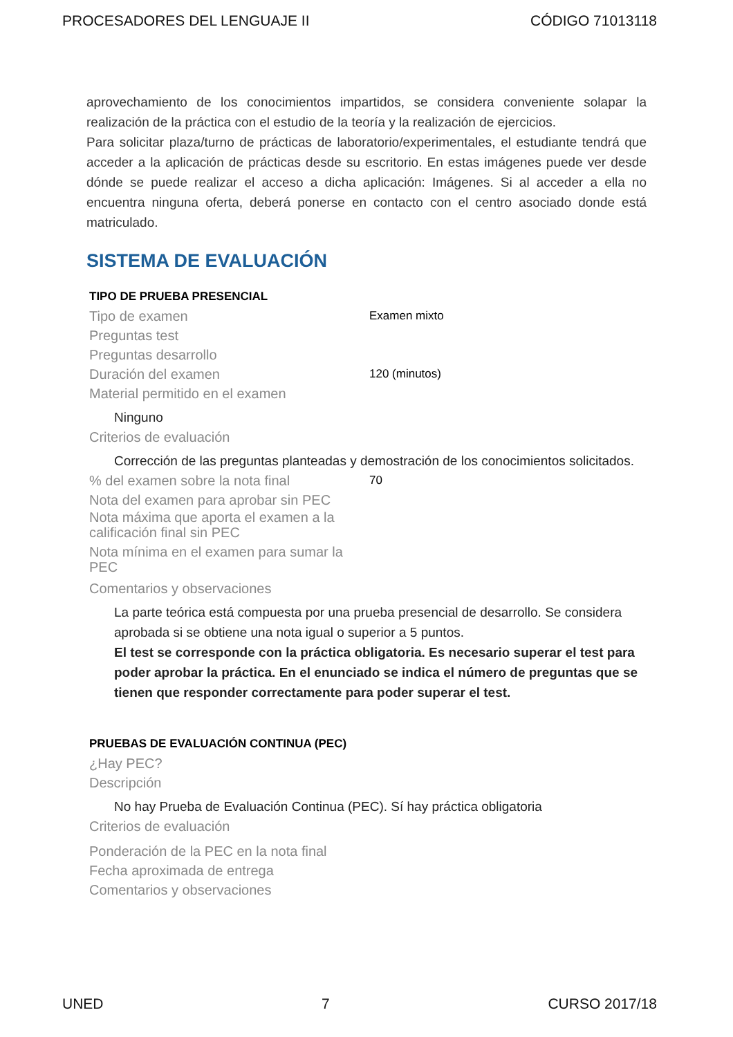PROCESADORES DEL LENGUAJE II CÓDIGO 71013118
aprovechamiento de los conocimientos impartidos, se considera conveniente solapar la realización de la práctica con el estudio de la teoría y la realización de ejercicios.
Para solicitar plaza/turno de prácticas de laboratorio/experimentales, el estudiante tendrá que acceder a la aplicación de prácticas desde su escritorio. En estas imágenes puede ver desde dónde se puede realizar el acceso a dicha aplicación: Imágenes. Si al acceder a ella no encuentra ninguna oferta, deberá ponerse en contacto con el centro asociado donde está matriculado.
SISTEMA DE EVALUACIÓN
TIPO DE PRUEBA PRESENCIAL
Tipo de examen Examen mixto
Preguntas test
Preguntas desarrollo
Duración del examen 120 (minutos)
Material permitido en el examen
Ninguno
Criterios de evaluación
Corrección de las preguntas planteadas y demostración de los conocimientos solicitados.
% del examen sobre la nota final 70
Nota del examen para aprobar sin PEC
Nota máxima que aporta el examen a la calificación final sin PEC
Nota mínima en el examen para sumar la PEC
Comentarios y observaciones
La parte teórica está compuesta por una prueba presencial de desarrollo. Se considera aprobada si se obtiene una nota igual o superior a 5 puntos.
El test se corresponde con la práctica obligatoria. Es necesario superar el test para poder aprobar la práctica. En el enunciado se indica el número de preguntas que se tienen que responder correctamente para poder superar el test.
PRUEBAS DE EVALUACIÓN CONTINUA (PEC)
¿Hay PEC?
Descripción
No hay Prueba de Evaluación Continua (PEC). Sí hay práctica obligatoria
Criterios de evaluación
Ponderación de la PEC en la nota final
Fecha aproximada de entrega
Comentarios y observaciones
UNED 7 CURSO 2017/18